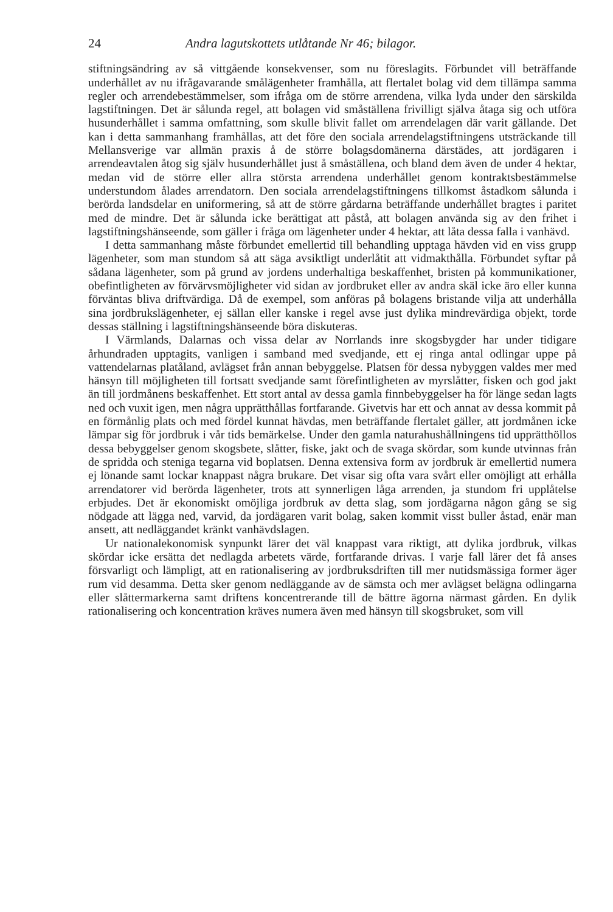24 Andra lagutskottets utlåtande Nr 46; bilagor.
stiftningsändring av så vittgående konsekvenser, som nu föreslagits. Förbundet vill beträffande underhållet av nu ifrågavarande smålägenheter framhålla, att flertalet bolag vid dem tillämpa samma regler och arrendebestämmelser, som ifråga om de större arrendena, vilka lyda under den särskilda lagstiftningen. Det är sålunda regel, att bolagen vid småställena frivilligt själva åtaga sig och utföra husunderhållet i samma omfattning, som skulle blivit fallet om arrendelagen där varit gällande. Det kan i detta sammanhang framhållas, att det före den sociala arrendelagstiftningens utsträckande till Mellansverige var allmän praxis å de större bolagsdomänerna därstädes, att jordägaren i arrendeavtalen åtog sig själv husunderhållet just å småställena, och bland dem även de under 4 hektar, medan vid de större eller allra största arrendena underhållet genom kontraktsbestämmelse understundom ålades arrendatorn. Den sociala arrendelagstiftningens tillkomst åstadkom sålunda i berörda landsdelar en uniformering, så att de större gårdarna beträffande underhållet bragtes i paritet med de mindre. Det är sålunda icke berättigat att påstå, att bolagen använda sig av den frihet i lagstiftningshänseende, som gäller i fråga om lägenheter under 4 hektar, att låta dessa falla i vanhävd.
I detta sammanhang måste förbundet emellertid till behandling upptaga hävden vid en viss grupp lägenheter, som man stundom så att säga avsiktligt underlåtit att vidmakthålla. Förbundet syftar på sådana lägenheter, som på grund av jordens underhaltiga beskaffenhet, bristen på kommunikationer, obefintligheten av förvärvsmöjligheter vid sidan av jordbruket eller av andra skäl icke äro eller kunna förväntas bliva driftvärdiga. Då de exempel, som anföras på bolagens bristande vilja att underhålla sina jordbrukslägenheter, ej sällan eller kanske i regel avse just dylika mindrevärdiga objekt, torde dessas ställning i lagstiftningshänseende böra diskuteras.
I Värmlands, Dalarnas och vissa delar av Norrlands inre skogsbygder har under tidigare århundraden upptagits, vanligen i samband med svedjande, ett ej ringa antal odlingar uppe på vattendelarnas platåland, avlägset från annan bebyggelse. Platsen för dessa nybyggen valdes mer med hänsyn till möjligheten till fortsatt svedjande samt förefintligheten av myrslåtter, fisken och god jakt än till jordmånens beskaffenhet. Ett stort antal av dessa gamla finnbebyggelser ha för länge sedan lagts ned och vuxit igen, men några upprätthållas fortfarande. Givetvis har ett och annat av dessa kommit på en förmånlig plats och med fördel kunnat hävdas, men beträffande flertalet gäller, att jordmånen icke lämpar sig för jordbruk i vår tids bemärkelse. Under den gamla naturahushållningens tid upprätthöllos dessa bebyggelser genom skogsbete, slåtter, fiske, jakt och de svaga skördar, som kunde utvinnas från de spridda och steniga tegarna vid boplatsen. Denna extensiva form av jordbruk är emellertid numera ej lönande samt lockar knappast några brukare. Det visar sig ofta vara svårt eller omöjligt att erhålla arrendatorer vid berörda lägenheter, trots att synnerligen låga arrenden, ja stundom fri upplåtelse erbjudes. Det är ekonomiskt omöjliga jordbruk av detta slag, som jordägarna någon gång se sig nödgade att lägga ned, varvid, da jordägaren varit bolag, saken kommit visst buller åstad, enär man ansett, att nedläggandet kränkt vanhävdslagen.
Ur nationalekonomisk synpunkt lärer det väl knappast vara riktigt, att dylika jordbruk, vilkas skördar icke ersätta det nedlagda arbetets värde, fortfarande drivas. I varje fall lärer det få anses försvarligt och lämpligt, att en rationalisering av jordbruksdriften till mer nutidsmässiga former äger rum vid desamma. Detta sker genom nedläggande av de sämsta och mer avlägset belägna odlingarna eller slåttermarkerna samt driftens koncentrerande till de bättre ägorna närmast gården. En dylik rationalisering och koncentration kräves numera även med hänsyn till skogsbruket, som vill